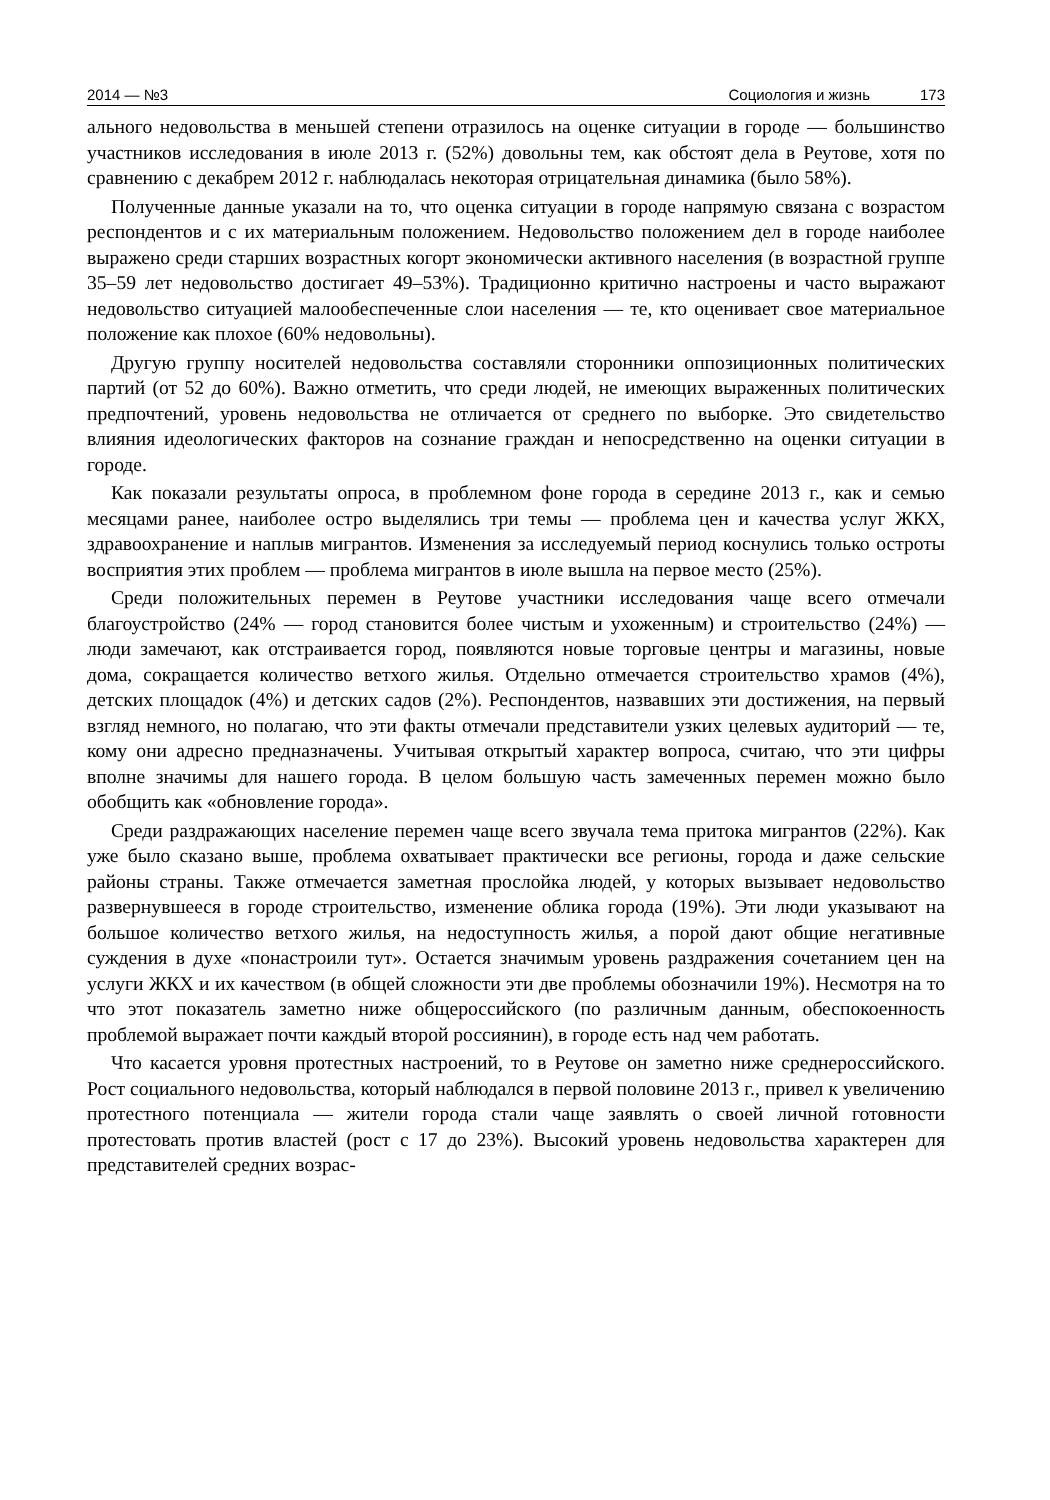2014 — №3 Социология и жизнь 173
ального недовольства в меньшей степени отразилось на оценке ситуации в городе — большинство участников исследования в июле 2013 г. (52%) довольны тем, как обстоят дела в Реутове, хотя по сравнению с декабрем 2012 г. наблюдалась некоторая отрицательная динамика (было 58%).
Полученные данные указали на то, что оценка ситуации в городе напрямую связана с возрастом респондентов и с их материальным положением. Недовольство положением дел в городе наиболее выражено среди старших возрастных когорт экономически активного населения (в возрастной группе 35–59 лет недовольство достигает 49–53%). Традиционно критично настроены и часто выражают недовольство ситуацией малообеспеченные слои населения — те, кто оценивает свое материальное положение как плохое (60% недовольны).
Другую группу носителей недовольства составляли сторонники оппозиционных политических партий (от 52 до 60%). Важно отметить, что среди людей, не имеющих выраженных политических предпочтений, уровень недовольства не отличается от среднего по выборке. Это свидетельство влияния идеологических факторов на сознание граждан и непосредственно на оценки ситуации в городе.
Как показали результаты опроса, в проблемном фоне города в середине 2013 г., как и семью месяцами ранее, наиболее остро выделялись три темы — проблема цен и качества услуг ЖКХ, здравоохранение и наплыв мигрантов. Изменения за исследуемый период коснулись только остроты восприятия этих проблем — проблема мигрантов в июле вышла на первое место (25%).
Среди положительных перемен в Реутове участники исследования чаще всего отмечали благоустройство (24% — город становится более чистым и ухоженным) и строительство (24%) — люди замечают, как отстраивается город, появляются новые торговые центры и магазины, новые дома, сокращается количество ветхого жилья. Отдельно отмечается строительство храмов (4%), детских площадок (4%) и детских садов (2%). Респондентов, назвавших эти достижения, на первый взгляд немного, но полагаю, что эти факты отмечали представители узких целевых аудиторий — те, кому они адресно предназначены. Учитывая открытый характер вопроса, считаю, что эти цифры вполне значимы для нашего города. В целом большую часть замеченных перемен можно было обобщить как «обновление города».
Среди раздражающих население перемен чаще всего звучала тема притока мигрантов (22%). Как уже было сказано выше, проблема охватывает практически все регионы, города и даже сельские районы страны. Также отмечается заметная прослойка людей, у которых вызывает недовольство развернувшееся в городе строительство, изменение облика города (19%). Эти люди указывают на большое количество ветхого жилья, на недоступность жилья, а порой дают общие негативные суждения в духе «понастроили тут». Остается значимым уровень раздражения сочетанием цен на услуги ЖКХ и их качеством (в общей сложности эти две проблемы обозначили 19%). Несмотря на то что этот показатель заметно ниже общероссийского (по различным данным, обеспокоенность проблемой выражает почти каждый второй россиянин), в городе есть над чем работать.
Что касается уровня протестных настроений, то в Реутове он заметно ниже среднероссийского. Рост социального недовольства, который наблюдался в первой половине 2013 г., привел к увеличению протестного потенциала — жители города стали чаще заявлять о своей личной готовности протестовать против властей (рост с 17 до 23%). Высокий уровень недовольства характерен для представителей средних возрас-